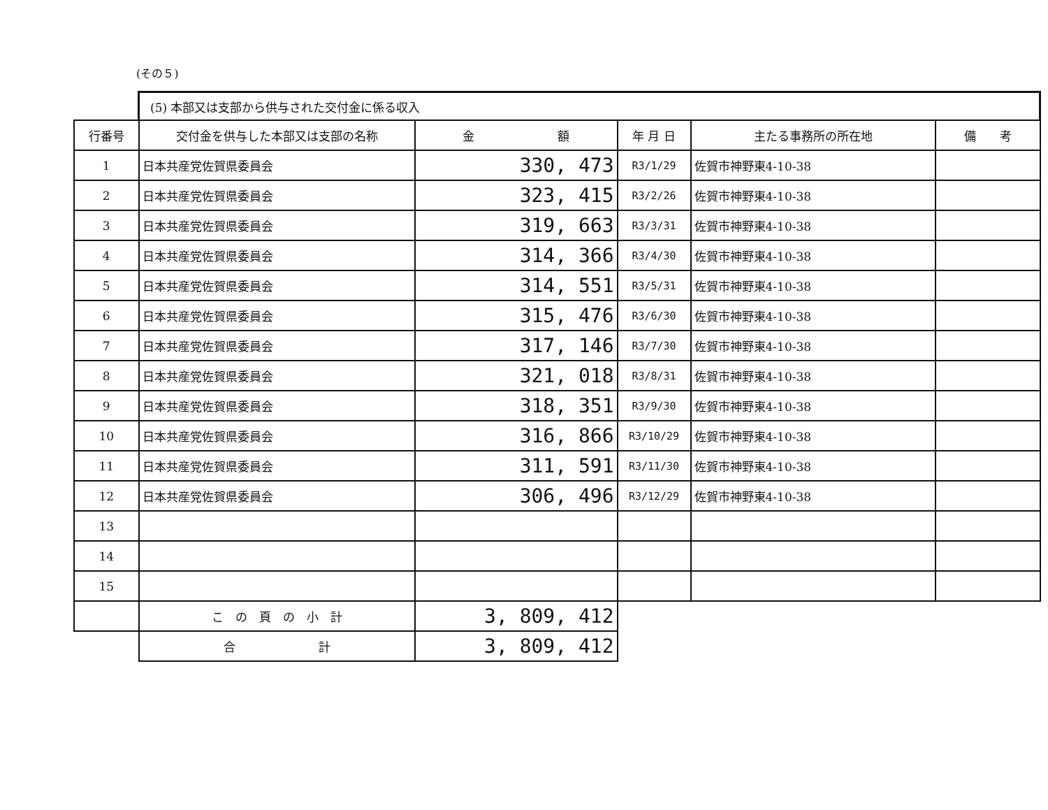(その５)
| | (5) 本部又は支部から供与された交付金に係る収入 | | | | |
| 行番号 | 交付金を供与した本部又は支部の名称 | 金 額 | 年 月 日 | 主たる事務所の所在地 | 備 考 |
| 1 | 日本共産党佐賀県委員会 | 330, 473 | R3/1/29 | 佐賀市神野東4-10-38 | |
| 2 | 日本共産党佐賀県委員会 | 323, 415 | R3/2/26 | 佐賀市神野東4-10-38 | |
| 3 | 日本共産党佐賀県委員会 | 319, 663 | R3/3/31 | 佐賀市神野東4-10-38 | |
| 4 | 日本共産党佐賀県委員会 | 314, 366 | R3/4/30 | 佐賀市神野東4-10-38 | |
| 5 | 日本共産党佐賀県委員会 | 314, 551 | R3/5/31 | 佐賀市神野東4-10-38 | |
| 6 | 日本共産党佐賀県委員会 | 315, 476 | R3/6/30 | 佐賀市神野東4-10-38 | |
| 7 | 日本共産党佐賀県委員会 | 317, 146 | R3/7/30 | 佐賀市神野東4-10-38 | |
| 8 | 日本共産党佐賀県委員会 | 321, 018 | R3/8/31 | 佐賀市神野東4-10-38 | |
| 9 | 日本共産党佐賀県委員会 | 318, 351 | R3/9/30 | 佐賀市神野東4-10-38 | |
| 10 | 日本共産党佐賀県委員会 | 316, 866 | R3/10/29 | 佐賀市神野東4-10-38 | |
| 11 | 日本共産党佐賀県委員会 | 311, 591 | R3/11/30 | 佐賀市神野東4-10-38 | |
| 12 | 日本共産党佐賀県委員会 | 306, 496 | R3/12/29 | 佐賀市神野東4-10-38 | |
| 13 | | | | | |
| 14 | | | | | |
| 15 | | | | | |
| | こ の 頁 の 小 計 | 3, 809, 412 | | | |
| | 合 計 | 3, 809, 412 | | | |